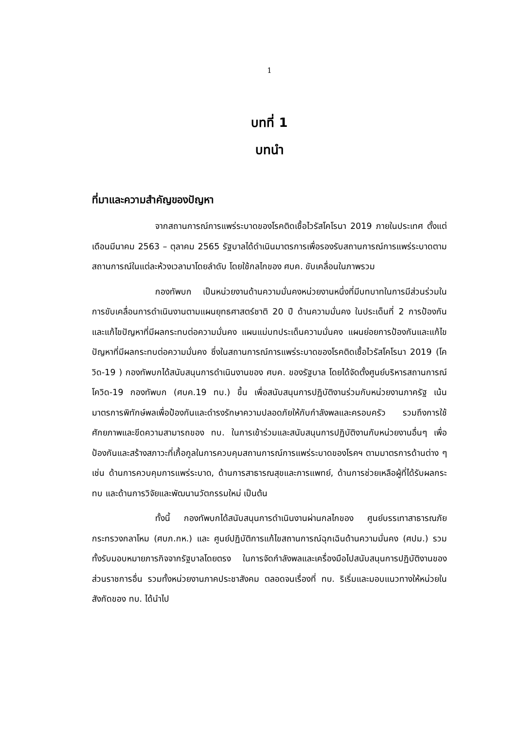1
บทที่ 1
บทนำ
ที่มาและความสำคัญของปัญหา
จากสถานการณ์การแพร่ระบาดของโรคติดเชื้อไวรัสโคโรนา 2019 ภายในประเทศ ตั้งแต่เดือนมีนาคม 2563 – ตุลาคม 2565 รัฐบาลได้ดำเนินมาตรการเพื่อรองรับสถานการณ์การแพร่ระบาดตามสถานการณ์ในแต่ละห้วงเวลามาโดยลำดับ โดยใช้กลไกของ ศบค. ขับเคลื่อนในภาพรวม
กองทัพบก เป็นหน่วยงานด้านความมั่นคงหน่วยงานหนึ่งที่มีบทบาทในการมีส่วนร่วมในการขับเคลื่อนการดำเนินงานตามแผนยุทธศาสตร์ชาติ 20 ปี ด้านความมั่นคง ในประเด็นที่ 2 การป้องกันและแก้ไขปัญหาที่มีผลกระทบต่อความมั่นคง แผนแม่บทประเด็นความมั่นคง แผนย่อยการป้องกันและแก้ไขปัญหาที่มีผลกระทบต่อความมั่นคง ซึ่งในสถานการณ์การแพร่ระบาดของโรคติดเชื้อไวรัสโคโรนา 2019 (โควิด-19 ) กองทัพบกได้สนับสนุนการดำเนินงานของ ศบค. ของรัฐบาล โดยได้จัดตั้งศูนย์บริหารสถานการณ์โควิด-19 กองทัพบก (ศบค.19 ทบ.) ขึ้น เพื่อสนับสนุนการปฏิบัติงานร่วมกับหน่วยงานภาครัฐ เน้นมาตรการพิทักษ์พลเพื่อป้องกันและดำรงรักษาความปลอดภัยให้กับกำลังพลและครอบครัว รวมถึงการใช้ศักยภาพและขีดความสามารถของ ทบ. ในการเข้าร่วมและสนับสนุนการปฏิบัติงานกับหน่วยงานอื่นๆ เพื่อป้องกันและสร้างสภาวะที่เกื้อกูลในการควบคุมสถานการณ์การแพร่ระบาดของโรคฯ ตามมาตรการด้านต่าง ๆ เช่น ด้านการควบคุมการแพร่ระบาด, ด้านการสาธารณสุขและการแพทย์, ด้านการช่วยเหลือผู้ที่ได้รับผลกระทบ และด้านการวิจัยและพัฒนานวัตกรรมใหม่ เป็นต้น
ทั้งนี้ กองทัพบกได้สนับสนุนการดำเนินงานผ่านกลไกของ ศูนย์บรรเทาสาธารณภัย กระทรวงกลาโหม (ศบภ.กห.) และ ศูนย์ปฏิบัติการแก้ไขสถานการณ์ฉุกเฉินด้านความมั่นคง (ศปม.) รวมทั้งรับมอบหมายภารกิจจากรัฐบาลโดยตรง ในการจัดกำลังพลและเครื่องมือไปสนับสนุนการปฏิบัติงานของส่วนราชการอื่น รวมทั้งหน่วยงานภาคประชาสังคม ตลอดจนเรื่องที่ ทบ. ริเริ่มและมอบแนวทางให้หน่วยในสังกัดของ ทบ. ได้นำไป